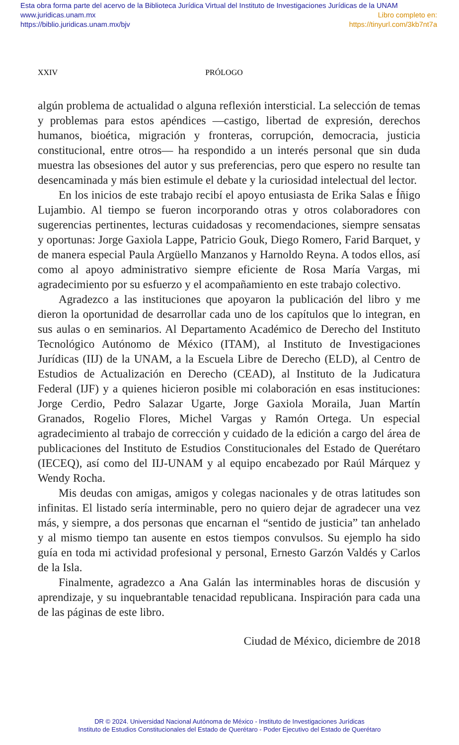Esta obra forma parte del acervo de la Biblioteca Jurídica Virtual del Instituto de Investigaciones Jurídicas de la UNAM
www.juridicas.unam.mx Libro completo en:
https://biblio.juridicas.unam.mx/bjv https://tinyurl.com/3kb7nt7a
XXIV PRÓLOGO
algún problema de actualidad o alguna reflexión intersticial. La selección de temas y problemas para estos apéndices —castigo, libertad de expresión, derechos humanos, bioética, migración y fronteras, corrupción, democracia, justicia constitucional, entre otros— ha respondido a un interés personal que sin duda muestra las obsesiones del autor y sus preferencias, pero que espero no resulte tan desencaminada y más bien estimule el debate y la curiosidad intelectual del lector.
En los inicios de este trabajo recibí el apoyo entusiasta de Erika Salas e Íñigo Lujambio. Al tiempo se fueron incorporando otras y otros colaboradores con sugerencias pertinentes, lecturas cuidadosas y recomendaciones, siempre sensatas y oportunas: Jorge Gaxiola Lappe, Patricio Gouk, Diego Romero, Farid Barquet, y de manera especial Paula Argüello Manzanos y Harnoldo Reyna. A todos ellos, así como al apoyo administrativo siempre eficiente de Rosa María Vargas, mi agradecimiento por su esfuerzo y el acompañamiento en este trabajo colectivo.
Agradezco a las instituciones que apoyaron la publicación del libro y me dieron la oportunidad de desarrollar cada uno de los capítulos que lo integran, en sus aulas o en seminarios. Al Departamento Académico de Derecho del Instituto Tecnológico Autónomo de México (ITAM), al Instituto de Investigaciones Jurídicas (IIJ) de la UNAM, a la Escuela Libre de Derecho (ELD), al Centro de Estudios de Actualización en Derecho (CEAD), al Instituto de la Judicatura Federal (IJF) y a quienes hicieron posible mi colaboración en esas instituciones: Jorge Cerdio, Pedro Salazar Ugarte, Jorge Gaxiola Moraila, Juan Martín Granados, Rogelio Flores, Michel Vargas y Ramón Ortega. Un especial agradecimiento al trabajo de corrección y cuidado de la edición a cargo del área de publicaciones del Instituto de Estudios Constitucionales del Estado de Querétaro (IECEQ), así como del IIJ-UNAM y al equipo encabezado por Raúl Márquez y Wendy Rocha.
Mis deudas con amigas, amigos y colegas nacionales y de otras latitudes son infinitas. El listado sería interminable, pero no quiero dejar de agradecer una vez más, y siempre, a dos personas que encarnan el “sentido de justicia” tan anhelado y al mismo tiempo tan ausente en estos tiempos convulsos. Su ejemplo ha sido guía en toda mi actividad profesional y personal, Ernesto Garzón Valdés y Carlos de la Isla.
Finalmente, agradezco a Ana Galán las interminables horas de discusión y aprendizaje, y su inquebrantable tenacidad republicana. Inspiración para cada una de las páginas de este libro.
Ciudad de México, diciembre de 2018
DR © 2024. Universidad Nacional Autónoma de México - Instituto de Investigaciones Jurídicas
Instituto de Estudios Constitucionales del Estado de Querétaro - Poder Ejecutivo del Estado de Querétaro